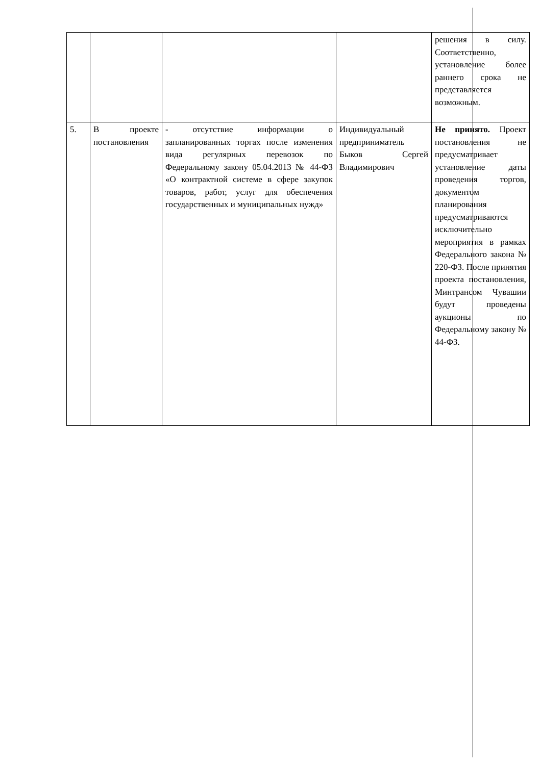| | | | | решения в силу. Соответственно, установление более раннего срока не представляется возможным. |
| 5. | В проекте постановления | - отсутствие информации о запланированных торгах после изменения вида регулярных перевозок по Федеральному закону 05.04.2013 № 44-ФЗ «О контрактной системе в сфере закупок товаров, работ, услуг для обеспечения государственных и муниципальных нужд» | Индивидуальный предприниматель Быков Сергей Владимирович | Не принято. Проект постановления не предусматривает установление даты проведения торгов, документом планирования предусматриваются исключительно мероприятия в рамках Федерального закона № 220-ФЗ. После принятия проекта постановления, Минтрансом Чувашии будут проведены аукционы по Федеральному закону № 44-ФЗ. |